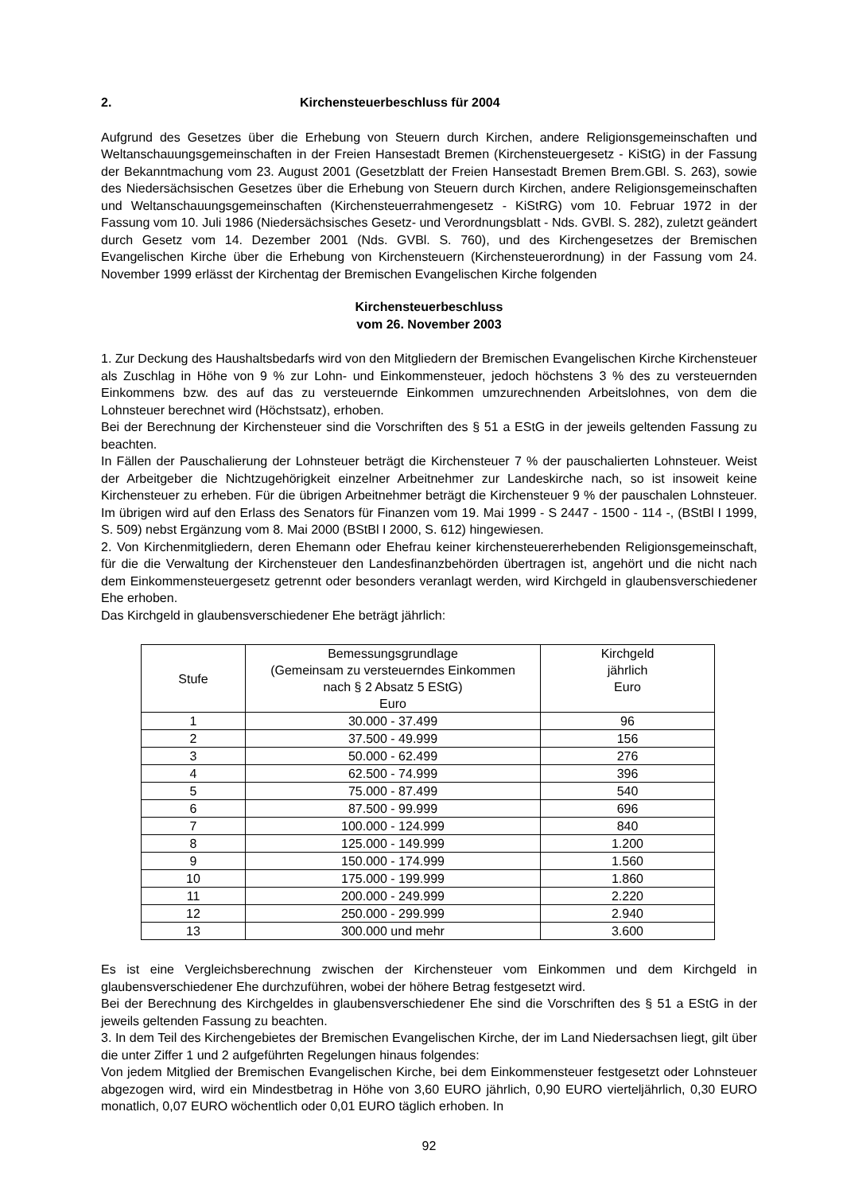2. Kirchensteuerbeschluss für 2004
Aufgrund des Gesetzes über die Erhebung von Steuern durch Kirchen, andere Religions­gemeinschaften und Weltanschauungsgemeinschaften in der Freien Hansestadt Bremen (Kirchensteuergesetz - KiStG) in der Fassung der Bekanntmachung vom 23. August 2001 (Gesetzblatt der Freien Hansestadt Bremen Brem.GBl. S. 263), sowie des Niedersächsischen Gesetzes über die Erhebung von Steuern durch Kirchen, andere Religionsgemeinschaften und Weltanschauungs­gemeinschaften (Kirchensteuerrahmengesetz - KiStRG) vom 10. Februar 1972 in der Fassung vom 10. Juli 1986 (Niedersächsisches Gesetz- und Verordnungsblatt - Nds. GVBl. S. 282), zuletzt geändert durch Gesetz vom 14. Dezember 2001 (Nds. GVBl. S. 760), und des Kirchengesetzes der Bremischen Evangelischen Kirche über die Erhebung von Kirchensteuern (Kirchensteuerordnung) in der Fassung vom 24. November 1999 erlässt der Kirchentag der Bremischen Evangelischen Kirche folgenden
Kirchensteuerbeschluss
vom 26. November 2003
1. Zur Deckung des Haushaltsbedarfs wird von den Mitgliedern der Bremischen Evangelischen Kirche Kirchensteuer als Zuschlag in Höhe von 9 % zur Lohn- und Einkommensteuer, jedoch höchstens 3 % des zu versteuernden Einkommens bzw. des auf das zu versteuernde Einkommen umzurechnenden Arbeitslohnes, von dem die Lohnsteuer berechnet wird (Höchstsatz), erhoben.
Bei der Berechnung der Kirchensteuer sind die Vorschriften des § 51 a EStG in der jeweils geltenden Fassung zu beachten.
In Fällen der Pauschalierung der Lohnsteuer beträgt die Kirchensteuer 7 % der pauschalierten Lohnsteuer. Weist der Arbeitgeber die Nichtzugehörigkeit einzelner Arbeitnehmer zur Landeskirche nach, so ist insoweit keine Kirchensteuer zu erheben. Für die übrigen Arbeitnehmer beträgt die Kirchensteuer 9 % der pauschalen Lohnsteuer. Im übrigen wird auf den Erlass des Senators für Finanzen vom 19. Mai 1999 - S 2447 - 1500 - 114 -, (BStBl I 1999, S. 509) nebst Ergänzung vom 8. Mai 2000 (BStBl I 2000, S. 612) hingewiesen.
2. Von Kirchenmitgliedern, deren Ehemann oder Ehefrau keiner kirchensteuererhebenden Religionsgemeinschaft, für die die Verwaltung der Kirchensteuer den Landesfinanzbehörden über­tragen ist, angehört und die nicht nach dem Einkommensteuergesetz getrennt oder besonders veranlagt werden, wird Kirchgeld in glaubensverschiedener Ehe erhoben.
Das Kirchgeld in glaubensverschiedener Ehe beträgt jährlich:
| Stufe | Bemessungsgrundlage (Gemeinsam zu versteuerndes Einkommen nach § 2 Absatz 5 EStG) Euro | Kirchgeld jährlich Euro |
| --- | --- | --- |
| 1 | 30.000 - 37.499 | 96 |
| 2 | 37.500 - 49.999 | 156 |
| 3 | 50.000 - 62.499 | 276 |
| 4 | 62.500 - 74.999 | 396 |
| 5 | 75.000 - 87.499 | 540 |
| 6 | 87.500 - 99.999 | 696 |
| 7 | 100.000 - 124.999 | 840 |
| 8 | 125.000 - 149.999 | 1.200 |
| 9 | 150.000 - 174.999 | 1.560 |
| 10 | 175.000 - 199.999 | 1.860 |
| 11 | 200.000 - 249.999 | 2.220 |
| 12 | 250.000 - 299.999 | 2.940 |
| 13 | 300.000 und mehr | 3.600 |
Es ist eine Vergleichsberechnung zwischen der Kirchensteuer vom Einkommen und dem Kirchgeld in glaubensverschiedener Ehe durchzuführen, wobei der höhere Betrag festgesetzt wird.
Bei der Berechnung des Kirchgeldes in glaubensverschiedener Ehe sind die Vorschriften des § 51 a EStG in der jeweils geltenden Fassung zu beachten.
3. In dem Teil des Kirchengebietes der Bremischen Evangelischen Kirche, der im Land Niedersachsen liegt, gilt über die unter Ziffer 1 und 2 aufgeführten Regelungen hinaus folgendes:
Von jedem Mitglied der Bremischen Evangelischen Kirche, bei dem Einkommensteuer festgesetzt oder Lohnsteuer abgezogen wird, wird ein Mindestbetrag in Höhe von 3,60 EURO jährlich, 0,90 EURO vierteljährlich, 0,30 EURO monatlich, 0,07 EURO wöchentlich oder 0,01 EURO täglich erhoben. In
92